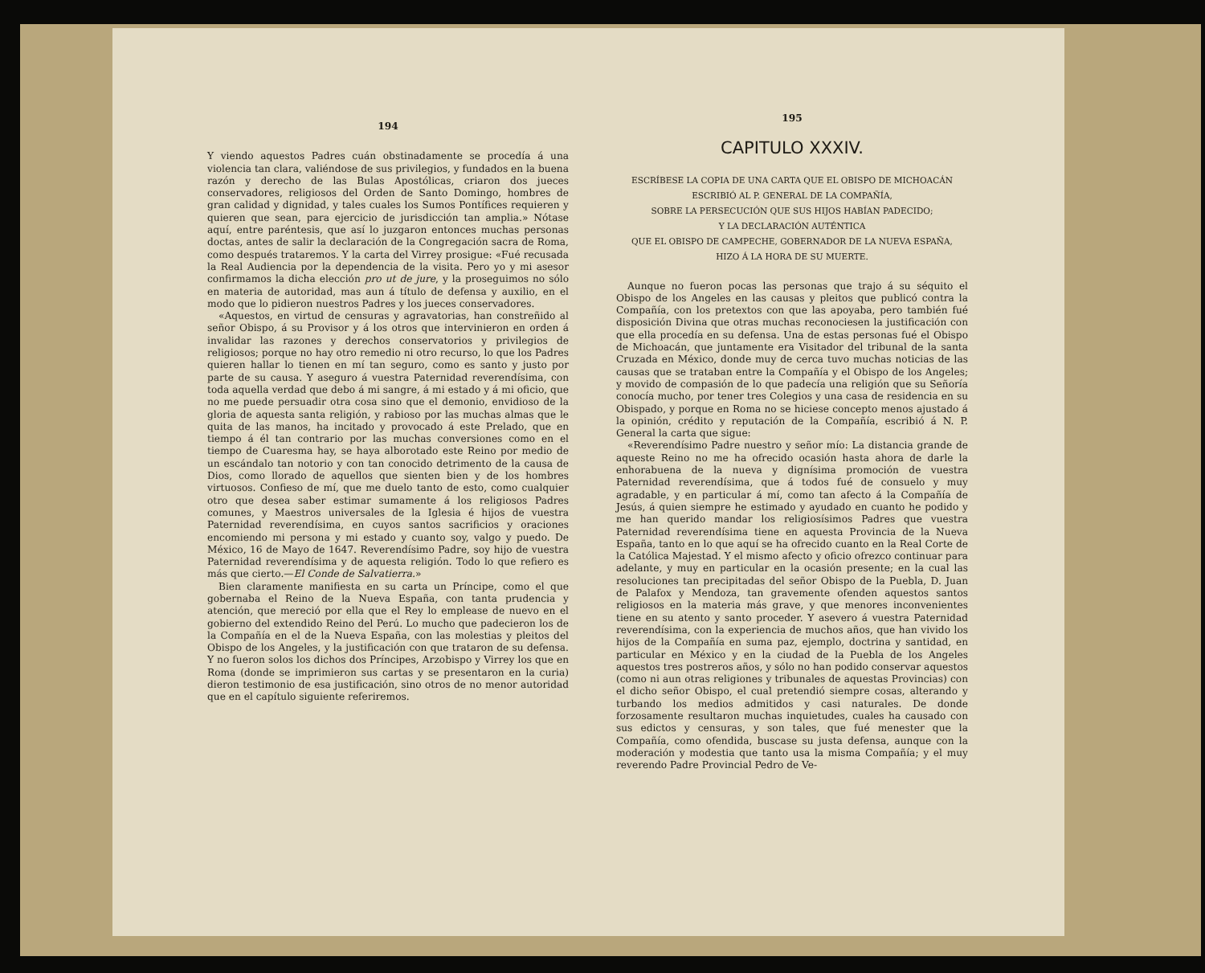194
Y viendo aquestos Padres cuán obstinadamente se procedía á una violencia tan clara, valiéndose de sus privilegios, y fundados en la buena razón y derecho de las Bulas Apostólicas, criaron dos jueces conservadores, religiosos del Orden de Santo Domingo, hombres de gran calidad y dignidad, y tales cuales los Sumos Pontífices requieren y quieren que sean, para ejercicio de jurisdicción tan amplia.» Nótase aquí, entre paréntesis, que así lo juzgaron entonces muchas personas doctas, antes de salir la declaración de la Congregación sacra de Roma, como después trataremos. Y la carta del Virrey prosigue: «Fué recusada la Real Audiencia por la dependencia de la visita. Pero yo y mi asesor confirmamos la dicha elección pro ut de jure, y la proseguimos no sólo en materia de autoridad, mas aun á título de defensa y auxilio, en el modo que lo pidieron nuestros Padres y los jueces conservadores.
«Aquestos, en virtud de censuras y agravatorias, han constreñido al señor Obispo, á su Provisor y á los otros que intervinieron en orden á invalidar las razones y derechos conservatorios y privilegios de religiosos; porque no hay otro remedio ni otro recurso, lo que los Padres quieren hallar lo tienen en mí tan seguro, como es santo y justo por parte de su causa. Y aseguro á vuestra Paternidad reverendísima, con toda aquella verdad que debo á mi sangre, á mi estado y á mi oficio, que no me puede persuadir otra cosa sino que el demonio, envidioso de la gloria de aquesta santa religión, y rabioso por las muchas almas que le quita de las manos, ha incitado y provocado á este Prelado, que en tiempo á él tan contrario por las muchas conversiones como en el tiempo de Cuaresma hay, se haya alborotado este Reino por medio de un escándalo tan notorio y con tan conocido detrimento de la causa de Dios, como llorado de aquellos que sienten bien y de los hombres virtuosos. Confieso de mí, que me duelo tanto de esto, como cualquier otro que desea saber estimar sumamente á los religiosos Padres comunes, y Maestros universales de la Iglesia é hijos de vuestra Paternidad reverendísima, en cuyos santos sacrificios y oraciones encomiendo mi persona y mi estado y cuanto soy, valgo y puedo. De México, 16 de Mayo de 1647. Reverendísimo Padre, soy hijo de vuestra Paternidad reverendísima y de aquesta religión. Todo lo que refiero es más que cierto.—El Conde de Salvatierra.»
Bien claramente manifiesta en su carta un Príncipe, como el que gobernaba el Reino de la Nueva España, con tanta prudencia y atención, que mereció por ella que el Rey lo emplease de nuevo en el gobierno del extendido Reino del Perú. Lo mucho que padecieron los de la Compañía en el de la Nueva España, con las molestias y pleitos del Obispo de los Angeles, y la justificación con que trataron de su defensa. Y no fueron solos los dichos dos Príncipes, Arzobispo y Virrey los que en Roma (donde se imprimieron sus cartas y se presentaron en la curia) dieron testimonio de esa justificación, sino otros de no menor autoridad que en el capítulo siguiente referiremos.
195
CAPITULO XXXIV.
ESCRÍBESE LA COPIA DE UNA CARTA QUE EL OBISPO DE MICHOACÁN
ESCRIBIÓ AL P. GENERAL DE LA COMPAÑÍA,
SOBRE LA PERSECUCIÓN QUE SUS HIJOS HABÍAN PADECIDO;
Y LA DECLARACIÓN AUTÉNTICA
QUE EL OBISPO DE CAMPECHE, GOBERNADOR DE LA NUEVA ESPAÑA,
HIZO Á LA HORA DE SU MUERTE.
Aunque no fueron pocas las personas que trajo á su séquito el Obispo de los Angeles en las causas y pleitos que publicó contra la Compañía, con los pretextos con que las apoyaba, pero también fué disposición Divina que otras muchas reconociesen la justificación con que ella procedía en su defensa. Una de estas personas fué el Obispo de Michoacán, que juntamente era Visitador del tribunal de la santa Cruzada en México, donde muy de cerca tuvo muchas noticias de las causas que se trataban entre la Compañía y el Obispo de los Angeles; y movido de compasión de lo que padecía una religión que su Señoría conocía mucho, por tener tres Colegios y una casa de residencia en su Obispado, y porque en Roma no se hiciese concepto menos ajustado á la opinión, crédito y reputación de la Compañía, escribió á N. P. General la carta que sigue:
«Reverendísimo Padre nuestro y señor mío: La distancia grande de aqueste Reino no me ha ofrecido ocasión hasta ahora de darle la enhorabuena de la nueva y dignísima promoción de vuestra Paternidad reverendísima, que á todos fué de consuelo y muy agradable, y en particular á mí, como tan afecto á la Compañía de Jesús, á quien siempre he estimado y ayudado en cuanto he podido y me han querido mandar los religiosísimos Padres que vuestra Paternidad reverendísima tiene en aquesta Provincia de la Nueva España, tanto en lo que aquí se ha ofrecido cuanto en la Real Corte de la Católica Majestad. Y el mismo afecto y oficio ofrezco continuar para adelante, y muy en particular en la ocasión presente; en la cual las resoluciones tan precipitadas del señor Obispo de la Puebla, D. Juan de Palafox y Mendoza, tan gravemente ofenden aquestos santos religiosos en la materia más grave, y que menores inconvenientes tiene en su atento y santo proceder. Y asevero á vuestra Paternidad reverendísima, con la experiencia de muchos años, que han vivido los hijos de la Compañía en suma paz, ejemplo, doctrina y santidad, en particular en México y en la ciudad de la Puebla de los Angeles aquestos tres postreros años, y sólo no han podido conservar aquestos (como ni aun otras religiones y tribunales de aquestas Provincias) con el dicho señor Obispo, el cual pretendió siempre cosas, alterando y turbando los medios admitidos y casi naturales. De donde forzosamente resultaron muchas inquietudes, cuales ha causado con sus edictos y censuras, y son tales, que fué menester que la Compañía, como ofendida, buscase su justa defensa, aunque con la moderación y modestia que tanto usa la misma Compañía; y el muy reverendo Padre Provincial Pedro de Ve-